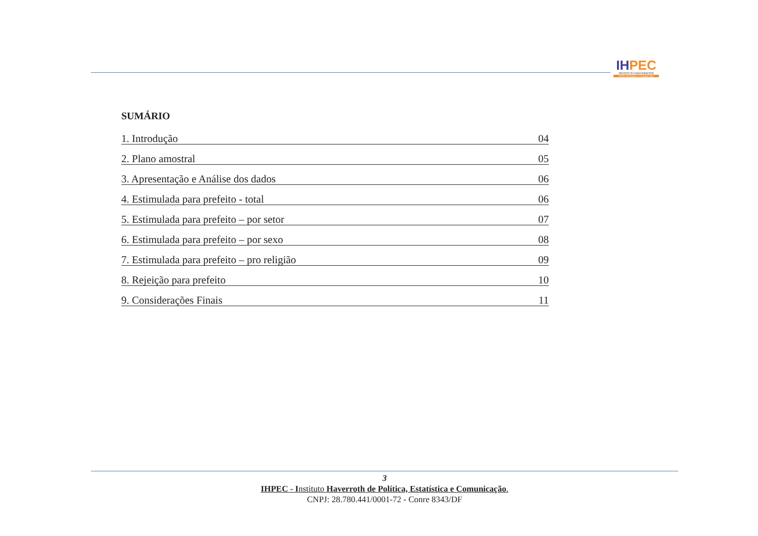IH PEC
INSTITUTO HAVERROTH
Política Estatística e Comunicação
SUMÁRIO
1. Introdução 04
2. Plano amostral 05
3. Apresentação e Análise dos dados 06
4. Estimulada para prefeito - total 06
5. Estimulada para prefeito – por setor 07
6. Estimulada para prefeito – por sexo 08
7. Estimulada para prefeito – pro religião 09
8. Rejeição para prefeito 10
9. Considerações Finais 11
3
IHPEC - Instituto Haverroth de Política, Estatística e Comunicação.
CNPJ: 28.780.441/0001-72 - Conre 8343/DF